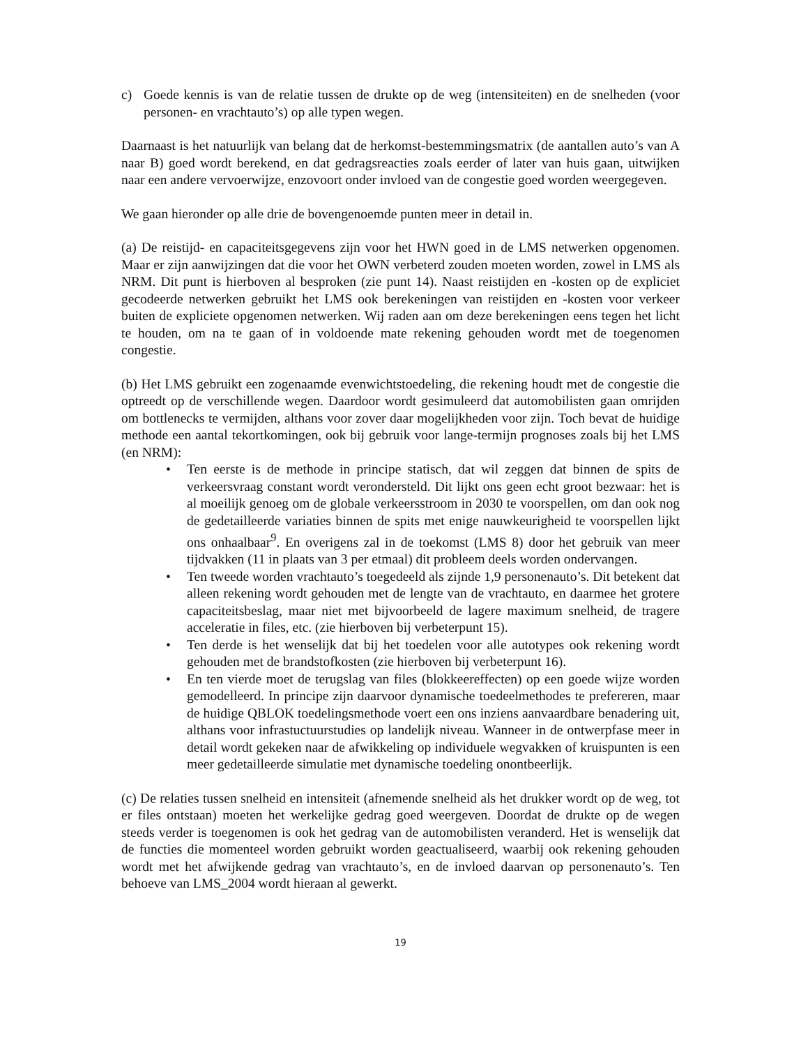c) Goede kennis is van de relatie tussen de drukte op de weg (intensiteiten) en de snelheden (voor personen- en vrachtauto’s) op alle typen wegen.
Daarnaast is het natuurlijk van belang dat de herkomst-bestemmingsmatrix (de aantallen auto’s van A naar B) goed wordt berekend, en dat gedragsreacties zoals eerder of later van huis gaan, uitwijken naar een andere vervoerwijze, enzovoort onder invloed van de congestie goed worden weergegeven.
We gaan hieronder op alle drie de bovengenoemde punten meer in detail in.
(a) De reistijd- en capaciteitsgegevens zijn voor het HWN goed in de LMS netwerken opgenomen. Maar er zijn aanwijzingen dat die voor het OWN verbeterd zouden moeten worden, zowel in LMS als NRM. Dit punt is hierboven al besproken (zie punt 14). Naast reistijden en -kosten op de expliciet gecodeerde netwerken gebruikt het LMS ook berekeningen van reistijden en -kosten voor verkeer buiten de expliciete opgenomen netwerken. Wij raden aan om deze berekeningen eens tegen het licht te houden, om na te gaan of in voldoende mate rekening gehouden wordt met de toegenomen congestie.
(b) Het LMS gebruikt een zogenaamde evenwichtstoedeling, die rekening houdt met de congestie die optreedt op de verschillende wegen. Daardoor wordt gesimuleerd dat automobilisten gaan omrijden om bottlenecks te vermijden, althans voor zover daar mogelijkheden voor zijn. Toch bevat de huidige methode een aantal tekortkomingen, ook bij gebruik voor lange-termijn prognoses zoals bij het LMS (en NRM):
• Ten eerste is de methode in principe statisch, dat wil zeggen dat binnen de spits de verkeersvraag constant wordt verondersteld. Dit lijkt ons geen echt groot bezwaar: het is al moeilijk genoeg om de globale verkeersstroom in 2030 te voorspellen, om dan ook nog de gedetailleerde variaties binnen de spits met enige nauwkeurigheid te voorspellen lijkt ons onhaalbaar<sup>9</sup>. En overigens zal in de toekomst (LMS 8) door het gebruik van meer tijdvakken (11 in plaats van 3 per etmaal) dit probleem deels worden ondervangen.
• Ten tweede worden vrachtauto’s toegedeeld als zijnde 1,9 personenauto’s. Dit betekent dat alleen rekening wordt gehouden met de lengte van de vrachtauto, en daarmee het grotere capaciteitsbeslag, maar niet met bijvoorbeeld de lagere maximum snelheid, de tragere acceleratie in files, etc. (zie hierboven bij verbeterpunt 15).
• Ten derde is het wenselijk dat bij het toedelen voor alle autotypes ook rekening wordt gehouden met de brandstofkosten (zie hierboven bij verbeterpunt 16).
• En ten vierde moet de terugslag van files (blokkeereffecten) op een goede wijze worden gemodelleerd. In principe zijn daarvoor dynamische toedeelmethodes te prefereren, maar de huidige QBLOK toedelingsmethode voert een ons inziens aanvaardbare benadering uit, althans voor infrastuctuurstudies op landelijk niveau. Wanneer in de ontwerpfase meer in detail wordt gekeken naar de afwikkeling op individuele wegvakken of kruispunten is een meer gedetailleerde simulatie met dynamische toedeling onontbeerlijk.
(c) De relaties tussen snelheid en intensiteit (afnemende snelheid als het drukker wordt op de weg, tot er files ontstaan) moeten het werkelijke gedrag goed weergeven. Doordat de drukte op de wegen steeds verder is toegenomen is ook het gedrag van de automobilisten veranderd. Het is wenselijk dat de functies die momenteel worden gebruikt worden geactualiseerd, waarbij ook rekening gehouden wordt met het afwijkende gedrag van vrachtauto’s, en de invloed daarvan op personenauto’s. Ten behoeve van LMS_2004 wordt hieraan al gewerkt.
19